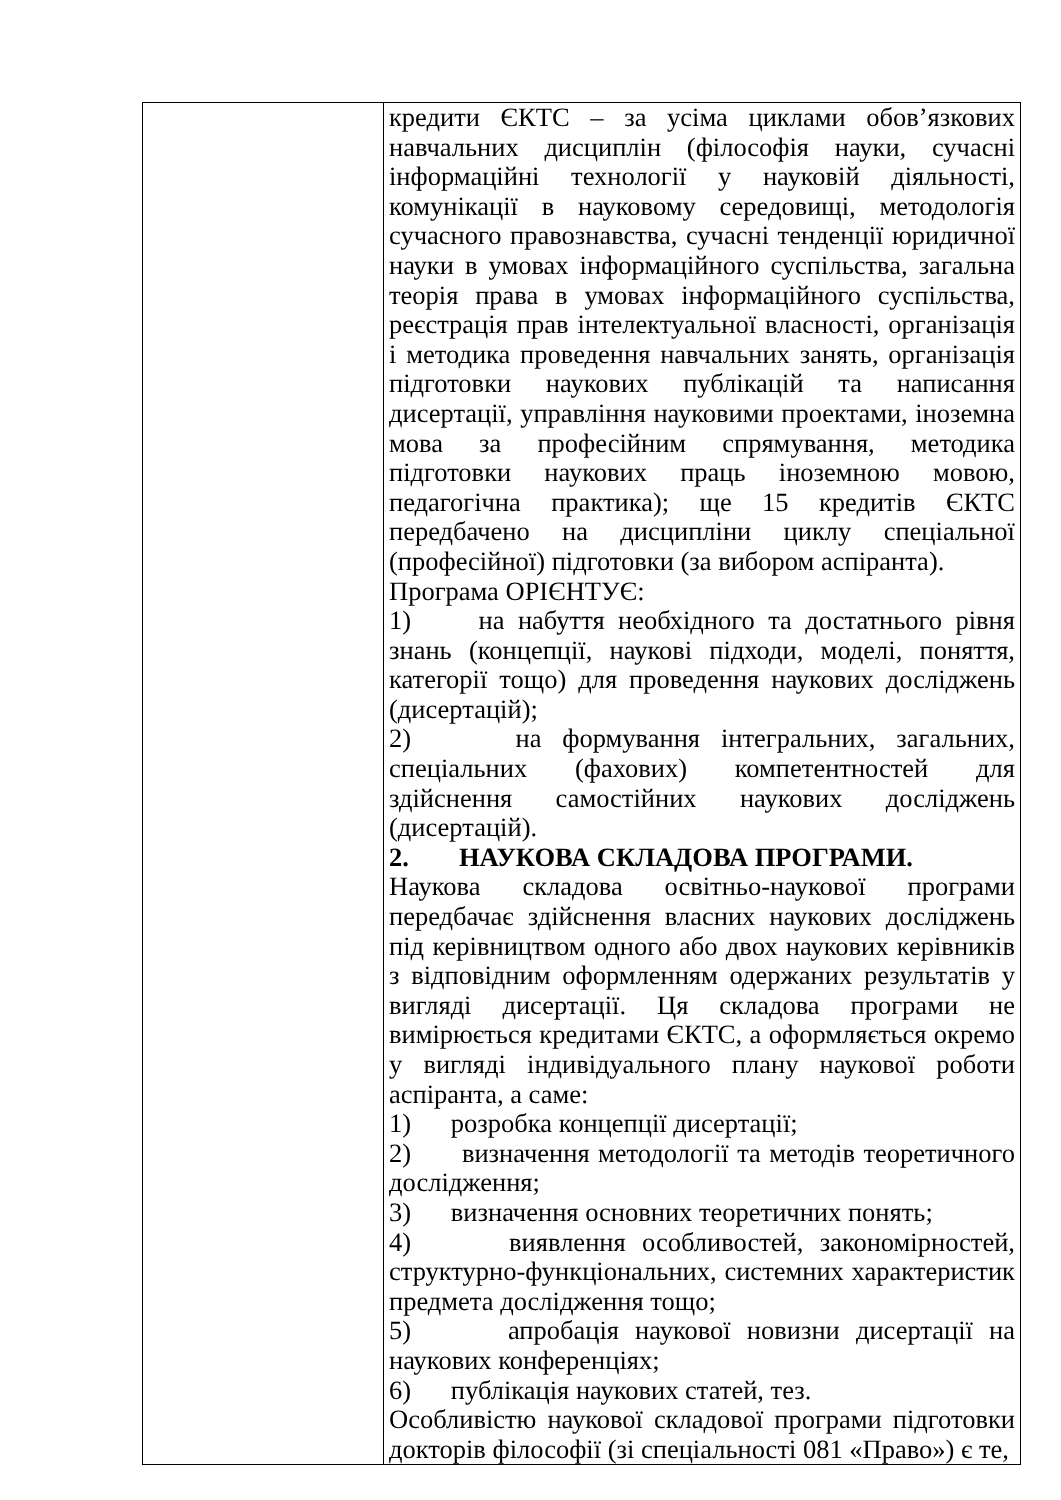| | кредити ЄКТС – за усіма циклами обов’язкових навчальних дисциплін (філософія науки, сучасні інформаційні технології у науковій діяльності, комунікації в науковому середовищі, методологія сучасного правознавства, сучасні тенденції юридичної науки в умовах інформаційного суспільства, загальна теорія права в умовах інформаційного суспільства, реєстрація прав інтелектуальної власності, організація і методика проведення навчальних занять, організація підготовки наукових публікацій та написання дисертації, управління науковими проектами, іноземна мова за професійним спрямування, методика підготовки наукових праць іноземною мовою, педагогічна практика); ще 15 кредитів ЄКТС передбачено на дисципліни циклу спеціальної (професійної) підготовки (за вибором аспіранта). Програма ОРІЄНТУЄ: 1) на набуття необхідного та достатнього рівня знань (концепції, наукові підходи, моделі, поняття, категорії тощо) для проведення наукових досліджень (дисертацій); 2) на формування інтегральних, загальних, спеціальних (фахових) компетентностей для здійснення самостійних наукових досліджень (дисертацій). 2. НАУКОВА СКЛАДОВА ПРОГРАМИ. Наукова складова освітньо-наукової програми передбачає здійснення власних наукових досліджень під керівництвом одного або двох наукових керівників з відповідним оформленням одержаних результатів у вигляді дисертації. Ця складова програми не вимірюється кредитами ЄКТС, а оформляється окремо у вигляді індивідуального плану наукової роботи аспіранта, а саме: 1) розробка концепції дисертації; 2) визначення методології та методів теоретичного дослідження; 3) визначення основних теоретичних понять; 4) виявлення особливостей, закономірностей, структурно-функціональних, системних характеристик предмета дослідження тощо; 5) апробація наукової новизни дисертації на наукових конференціях; 6) публікація наукових статей, тез. Особливістю наукової складової програми підготовки докторів філософії (зі спеціальності 081 «Право») є те, |